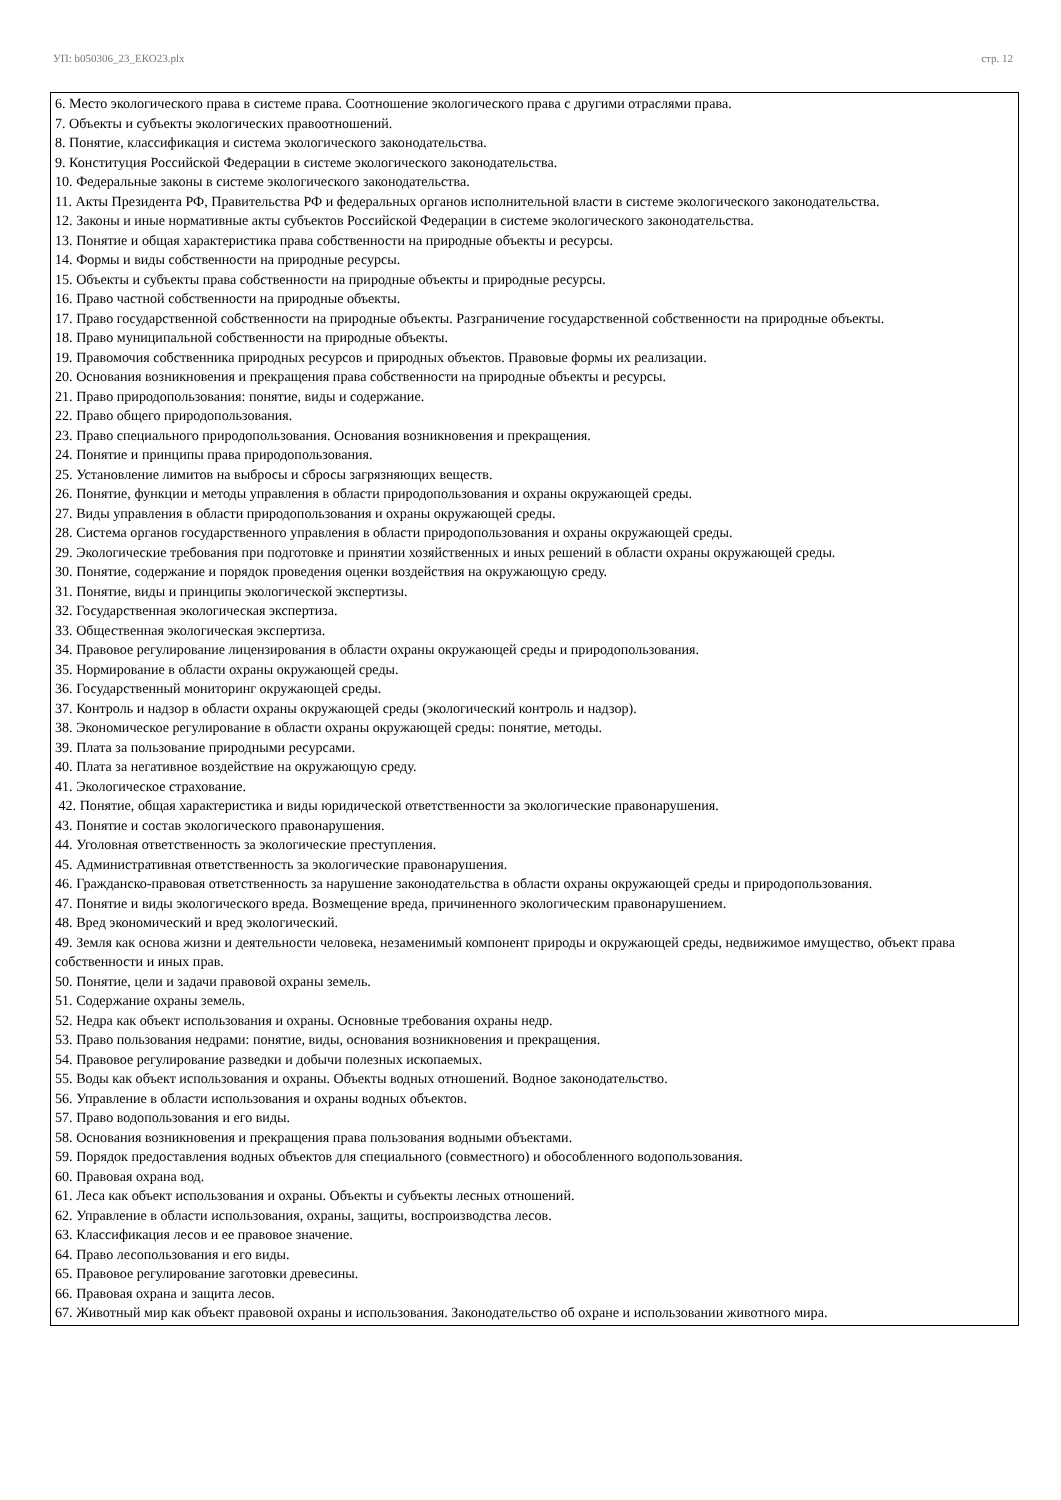УП: b050306_23_ЕКО23.plx стр. 12
6. Место экологического права в системе права. Соотношение экологического права с другими отраслями права.
7. Объекты и субъекты экологических правоотношений.
8. Понятие, классификация и система экологического законодательства.
9. Конституция Российской Федерации в системе экологического законодательства.
10. Федеральные законы в системе экологического законодательства.
11. Акты Президента РФ, Правительства РФ и федеральных органов исполнительной власти в системе экологического законодательства.
12. Законы и иные нормативные акты субъектов Российской Федерации в системе экологического законодательства.
13. Понятие и общая характеристика права собственности на природные объекты и ресурсы.
14. Формы и виды собственности на природные ресурсы.
15. Объекты и субъекты права собственности на природные объекты и природные ресурсы.
16. Право частной собственности на природные объекты.
17. Право государственной собственности на природные объекты. Разграничение государственной собственности на природные объекты.
18. Право муниципальной собственности на природные объекты.
19. Правомочия собственника природных ресурсов и природных объектов. Правовые формы их реализации.
20. Основания возникновения и прекращения права собственности на природные объекты и ресурсы.
21. Право природопользования: понятие, виды и содержание.
22. Право общего природопользования.
23. Право специального природопользования. Основания возникновения и прекращения.
24. Понятие и принципы права природопользования.
25. Установление лимитов на выбросы и сбросы загрязняющих веществ.
26. Понятие, функции и методы управления в области природопользования и охраны окружающей среды.
27. Виды управления в области природопользования и охраны окружающей среды.
28. Система органов государственного управления в области природопользования и охраны окружающей среды.
29. Экологические требования при подготовке и принятии хозяйственных и иных решений в области охраны окружающей среды.
30. Понятие, содержание и порядок проведения оценки воздействия на окружающую среду.
31. Понятие, виды и принципы экологической экспертизы.
32. Государственная экологическая экспертиза.
33. Общественная экологическая экспертиза.
34. Правовое регулирование лицензирования в области охраны окружающей среды и природопользования.
35. Нормирование в области охраны окружающей среды.
36. Государственный мониторинг окружающей среды.
37. Контроль и надзор в области охраны окружающей среды (экологический контроль и надзор).
38. Экономическое регулирование в области охраны окружающей среды: понятие, методы.
39. Плата за пользование природными ресурсами.
40. Плата за негативное воздействие на окружающую среду.
41. Экологическое страхование.
42. Понятие, общая характеристика и виды юридической ответственности за экологические правонарушения.
43. Понятие и состав экологического правонарушения.
44. Уголовная ответственность за экологические преступления.
45. Административная ответственность за экологические правонарушения.
46. Гражданско-правовая ответственность за нарушение законодательства в области охраны окружающей среды и природопользования.
47. Понятие и виды экологического вреда. Возмещение вреда, причиненного экологическим правонарушением.
48. Вред экономический и вред экологический.
49. Земля как основа жизни и деятельности человека, незаменимый компонент природы и окружающей среды, недвижимое имущество, объект права собственности и иных прав.
50. Понятие, цели и задачи правовой охраны земель.
51. Содержание охраны земель.
52. Недра как объект использования и охраны. Основные требования охраны недр.
53. Право пользования недрами: понятие, виды, основания возникновения и прекращения.
54. Правовое регулирование разведки и добычи полезных ископаемых.
55. Воды как объект использования и охраны. Объекты водных отношений. Водное законодательство.
56. Управление в области использования и охраны водных объектов.
57. Право водопользования и его виды.
58. Основания возникновения и прекращения права пользования водными объектами.
59. Порядок предоставления водных объектов для специального (совместного) и обособленного водопользования.
60. Правовая охрана вод.
61. Леса как объект использования и охраны. Объекты и субъекты лесных отношений.
62. Управление в области использования, охраны, защиты, воспроизводства лесов.
63. Классификация лесов и ее правовое значение.
64. Право лесопользования и его виды.
65. Правовое регулирование заготовки древесины.
66. Правовая охрана и защита лесов.
67. Животный мир как объект правовой охраны и использования. Законодательство об охране и использовании животного мира.